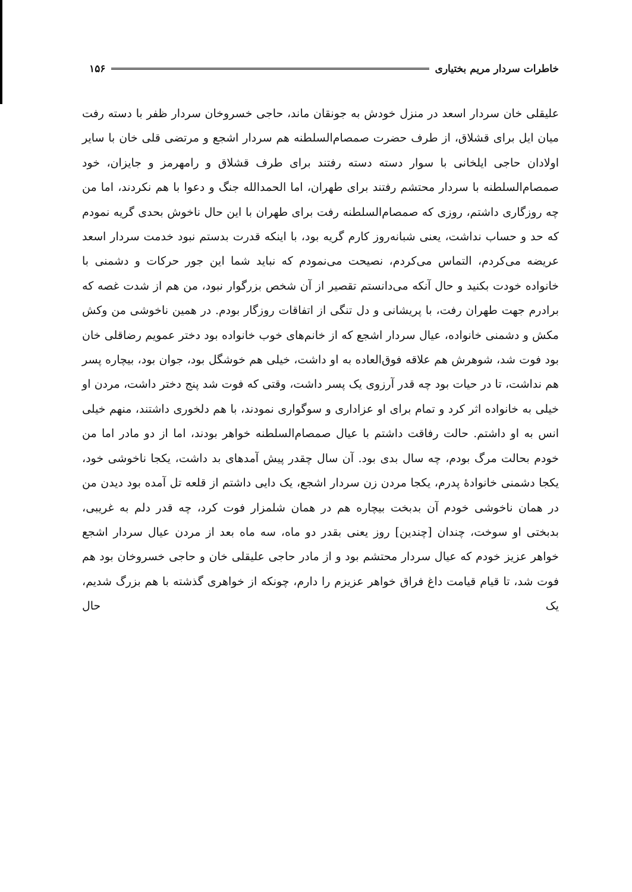خاطرات سردار مریم بختیاری ۱۵۶
علیقلی خان سردار اسعد در منزل خودش به جونقان ماند، حاجی خسروخان سردار ظفر با دسته رفت میان ایل برای قشلاق، از طرف حضرت صمصام‌السلطنه هم سردار اشجع و مرتضی قلی خان با سایر اولادان حاجی ایلخانی با سوار دسته دسته رفتند برای طرف قشلاق و رامهرمز و جایزان، خود صمصام‌السلطنه با سردار محتشم رفتند برای طهران، اما الحمدالله جنگ و دعوا با هم نکردند، اما من چه روزگاری داشتم، روزی که صمصام‌السلطنه رفت برای طهران با این حال ناخوش بحدی گریه نمودم که حد و حساب نداشت، یعنی شبانه‌روز کارم گریه بود، با اینکه قدرت بدستم نبود خدمت سردار اسعد عریضه می‌کردم، التماس می‌کردم، نصیحت می‌نمودم که نباید شما این جور حرکات و دشمنی با خانواده خودت بکنید و حال آنکه می‌دانستم تقصیر از آن شخص بزرگوار نبود، من هم از شدت غصه که برادرم جهت طهران رفت، با پریشانی و دل تنگی از اتفاقات روزگار بودم. در همین ناخوشی من وکش مکش و دشمنی خانواده، عیال سردار اشجع که از خانم‌های خوب خانواده بود دختر عمویم رضاقلی خان بود فوت شد، شوهرش هم علاقه فوق‌العاده به او داشت، خیلی هم خوشگل بود، جوان بود، بیچاره پسر هم نداشت، تا در حیات بود چه قدر آرزوی یک پسر داشت، وقتی که فوت شد پنج دختر داشت، مردن او خیلی به خانواده اثر کرد و تمام برای او عزاداری و سوگواری نمودند، با هم دلخوری داشتند، منهم خیلی انس به او داشتم. حالت رفاقت داشتم با عیال صمصام‌السلطنه خواهر بودند، اما از دو مادر اما من خودم بحالت مرگ بودم، چه سال بدی بود. آن سال چقدر پیش آمدهای بد داشت، یکجا ناخوشی خود، یکجا دشمنی خانوادهٔ پدرم، یکجا مردن زن سردار اشجع، یک دایی داشتم از قلعه تل آمده بود دیدن من در همان ناخوشی خودم آن بدبخت بیچاره هم در همان شلمزار فوت کرد، چه قدر دلم به غریبی، بدبختی او سوخت، چندان [چندین] روز یعنی بقدر دو ماه، سه ماه بعد از مردن عیال سردار اشجع خواهر عزیز خودم که عیال سردار محتشم بود و از مادر حاجی علیقلی خان و حاجی خسروخان بود هم فوت شد، تا قیام قیامت داغ فراق خواهر عزیزم را دارم، چونکه از خواهری گذشته با هم بزرگ شدیم، یک حال